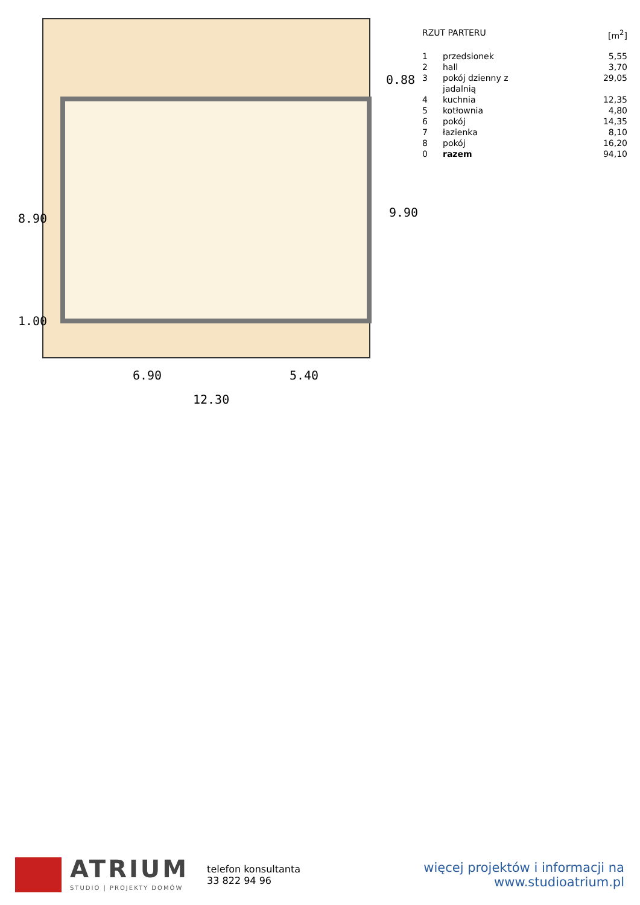6.90 5.40
12.30
8.90
1.00
0.88
9.90
| RZUT PARTERU | | [m<sup>2</sup>] |
| --- | --- | --- |
| 1 | przedsionek | 5,55 |
| 2 | hall | 3,70 |
| 3 | pokój dzienny z jadalnią | 29,05 |
| 4 | kuchnia | 12,35 |
| 5 | kotłownia | 4,80 |
| 6 | pokój | 14,35 |
| 7 | łazienka | 8,10 |
| 8 | pokój | 16,20 |
| 0 | razem | 94,10 |
ATRIUM
STUDIO | PROJEKTY DOMÓW
telefon konsultanta
33 822 94 96
więcej projektów i informacji na
www.studioatrium.pl